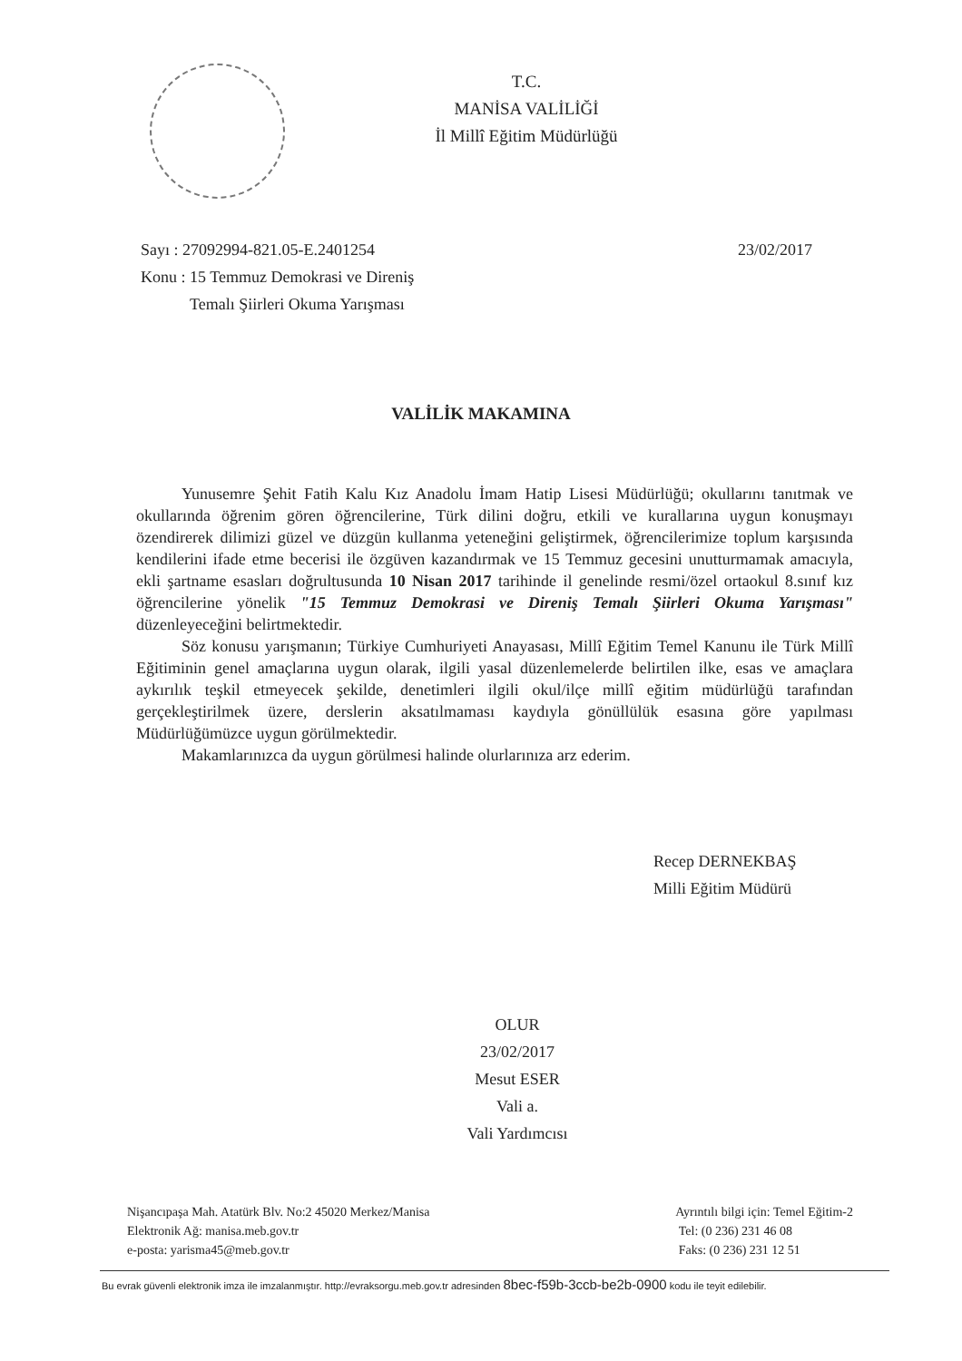T.C.
MANİSA VALİLİĞİ
İl Millî Eğitim Müdürlüğü
Sayı : 27092994-821.05-E.2401254
Konu : 15 Temmuz Demokrasi ve Direniş
Temalı Şiirleri Okuma Yarışması
23/02/2017
VALİLİK MAKAMINA
Yunusemre Şehit Fatih Kalu Kız Anadolu İmam Hatip Lisesi Müdürlüğü; okullarını tanıtmak ve okullarında öğrenim gören öğrencilerine, Türk dilini doğru, etkili ve kurallarına uygun konuşmayı özendirerek dilimizi güzel ve düzgün kullanma yeteneğini geliştirmek, öğrencilerimize toplum karşısında kendilerini ifade etme becerisi ile özgüven kazandırmak ve 15 Temmuz gecesini unutturmamak amacıyla, ekli şartname esasları doğrultusunda 10 Nisan 2017 tarihinde il genelinde resmi/özel ortaokul 8.sınıf kız öğrencilerine yönelik "15 Temmuz Demokrasi ve Direniş Temalı Şiirleri Okuma Yarışması" düzenleyeceğini belirtmektedir.
Söz konusu yarışmanın; Türkiye Cumhuriyeti Anayasası, Millî Eğitim Temel Kanunu ile Türk Millî Eğitiminin genel amaçlarına uygun olarak, ilgili yasal düzenlemelerde belirtilen ilke, esas ve amaçlara aykırılık teşkil etmeyecek şekilde, denetimleri ilgili okul/ilçe millî eğitim müdürlüğü tarafından gerçekleştirilmek üzere, derslerin aksatılmaması kaydıyla gönüllülük esasına göre yapılması Müdürlüğümüzce uygun görülmektedir.
Makamlarınızca da uygun görülmesi halinde olurlarınıza arz ederim.
Recep DERNEKBAŞ
Milli Eğitim Müdürü
OLUR
23/02/2017
Mesut ESER
Vali a.
Vali Yardımcısı
Nişancıpaşa Mah. Atatürk Blv. No:2 45020 Merkez/Manisa
Elektronik Ağ: manisa.meb.gov.tr
e-posta: yarisma45@meb.gov.tr
Ayrıntılı bilgi için: Temel Eğitim-2
Tel: (0 236) 231 46 08
Faks: (0 236) 231 12 51
Bu evrak güvenli elektronik imza ile imzalanmıştır. http://evraksorgu.meb.gov.tr adresinden 8bec-f59b-3ccb-be2b-0900 kodu ile teyit edilebilir.